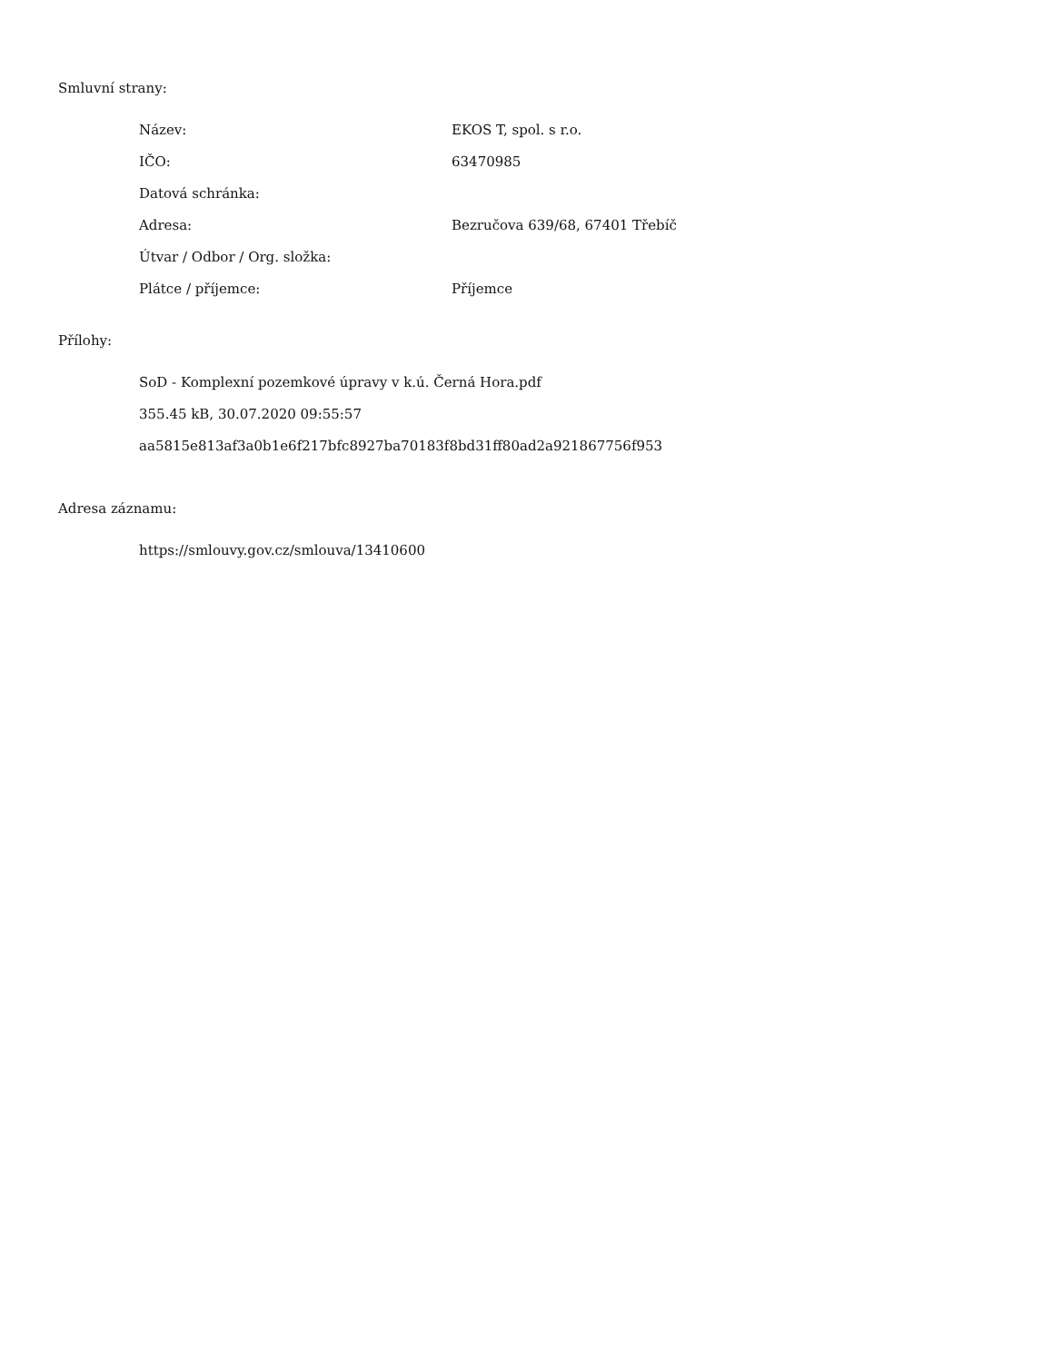Smluvní strany:
| Název: | EKOS T, spol. s r.o. |
| IČO: | 63470985 |
| Datová schránka: | |
| Adresa: | Bezručova 639/68, 67401 Třebíč |
| Útvar / Odbor / Org. složka: | |
| Plátce / příjemce: | Příjemce |
Přílohy:
SoD - Komplexní pozemkové úpravy v k.ú. Černá Hora.pdf
355.45 kB, 30.07.2020 09:55:57
aa5815e813af3a0b1e6f217bfc8927ba70183f8bd31ff80ad2a921867756f953
Adresa záznamu:
https://smlouvy.gov.cz/smlouva/13410600